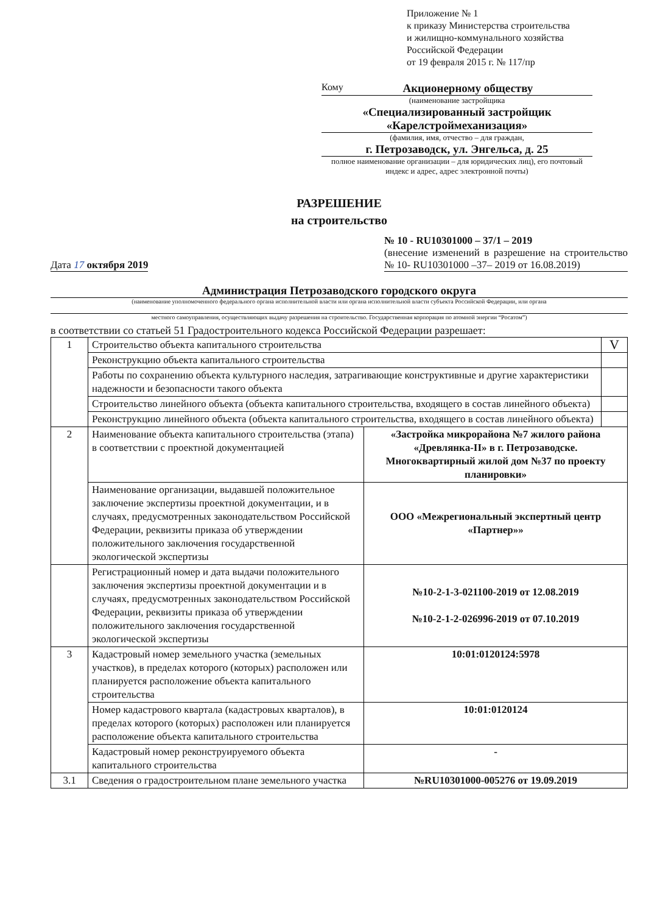Приложение № 1
к приказу Министерства строительства
и жилищно-коммунального хозяйства
Российской Федерации
от 19 февраля 2015 г. № 117/пр
Кому Акционерному обществу
(наименование застройщика
«Специализированный застройщик
«Карелстроймеханизация»
(фамилия, имя, отчество – для граждан,
г. Петрозаводск, ул. Энгельса, д. 25
полное наименование организации – для юридических лиц), его почтовый индекс и адрес, адрес электронной почты)
РАЗРЕШЕНИЕ
на строительство
Дата 17 октября 2019
№ 10 - RU10301000 – 37/1 – 2019
(внесение изменений в разрешение на строительство № 10- RU10301000 –37– 2019 от 16.08.2019)
Администрация Петрозаводского городского округа
(наименование уполномоченного федерального органа исполнительной власти или органа исполнительной власти субъекта Российской Федерации, или органа
местного самоуправления, осуществляющих выдачу разрешения на строительство. Государственная корпорация по атомной энергии “Росатом”)
в соответствии со статьей 51 Градостроительного кодекса Российской Федерации разрешает:
| 1 | Строительство объекта капитального строительства | | V |
| | Реконструкцию объекта капитального строительства | | |
| | Работы по сохранению объекта культурного наследия, затрагивающие конструктивные и другие характеристики надежности и безопасности такого объекта | | |
| | Строительство линейного объекта (объекта капитального строительства, входящего в состав линейного объекта) | | |
| | Реконструкцию линейного объекта (объекта капитального строительства, входящего в состав линейного объекта) | | |
| 2 | Наименование объекта капитального строительства (этапа) в соответствии с проектной документацией | «Застройка микрорайона №7 жилого района «Древлянка-II» в г. Петрозаводске. Многоквартирный жилой дом №37 по проекту планировки» | |
| | Наименование организации, выдавшей положительное заключение экспертизы проектной документации, и в случаях, предусмотренных законодательством Российской Федерации, реквизиты приказа об утверждении положительного заключения государственной экологической экспертизы | ООО «Межрегиональный экспертный центр «Партнер»» | |
| | Регистрационный номер и дата выдачи положительного заключения экспертизы проектной документации и в случаях, предусмотренных законодательством Российской Федерации, реквизиты приказа об утверждении положительного заключения государственной экологической экспертизы | №10-2-1-3-021100-2019 от 12.08.2019 №10-2-1-2-026996-2019 от 07.10.2019 | |
| 3 | Кадастровый номер земельного участка (земельных участков), в пределах которого (которых) расположен или планируется расположение объекта капитального строительства | 10:01:0120124:5978 | |
| | Номер кадастрового квартала (кадастровых кварталов), в пределах которого (которых) расположен или планируется расположение объекта капитального строительства | 10:01:0120124 | |
| | Кадастровый номер реконструируемого объекта капитального строительства | - | |
| 3.1 | Сведения о градостроительном плане земельного участка | №RU10301000-005276 от 19.09.2019 | |